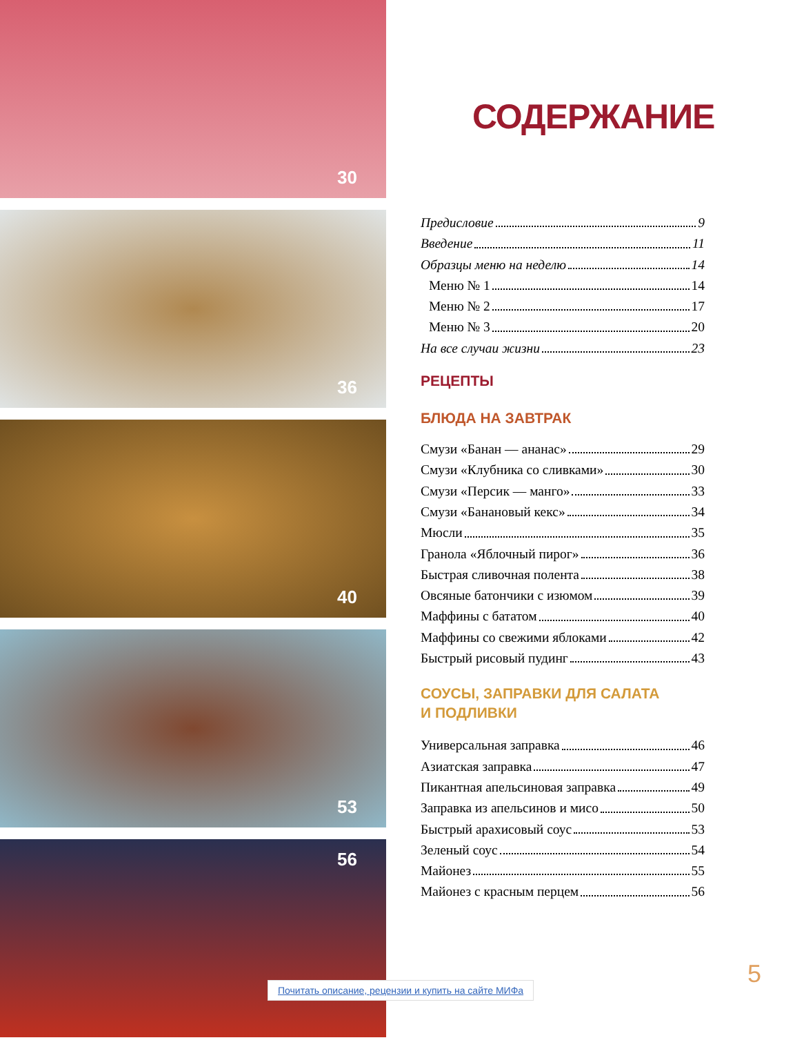30
36
40
53
56
СОДЕРЖАНИЕ
Предисловие 9
Введение 11
Образцы меню на неделю 14
Меню № 1 14
Меню № 2 17
Меню № 3 20
На все случаи жизни 23
РЕЦЕПТЫ
БЛЮДА НА ЗАВТРАК
Смузи «Банан — ананас» 29
Смузи «Клубника со сливками» 30
Смузи «Персик — манго» 33
Смузи «Банановый кекс» 34
Мюсли 35
Гранола «Яблочный пирог» 36
Быстрая сливочная полента 38
Овсяные батончики с изюмом 39
Маффины с бататом 40
Маффины со свежими яблоками 42
Быстрый рисовый пудинг 43
СОУСЫ, ЗАПРАВКИ ДЛЯ САЛАТА
И ПОДЛИВКИ
Универсальная заправка 46
Азиатская заправка 47
Пикантная апельсиновая заправка 49
Заправка из апельсинов и мисо 50
Быстрый арахисовый соус 53
Зеленый соус 54
Майонез 55
Майонез с красным перцем 56
Почитать описание, рецензии и купить на сайте МИФа
5